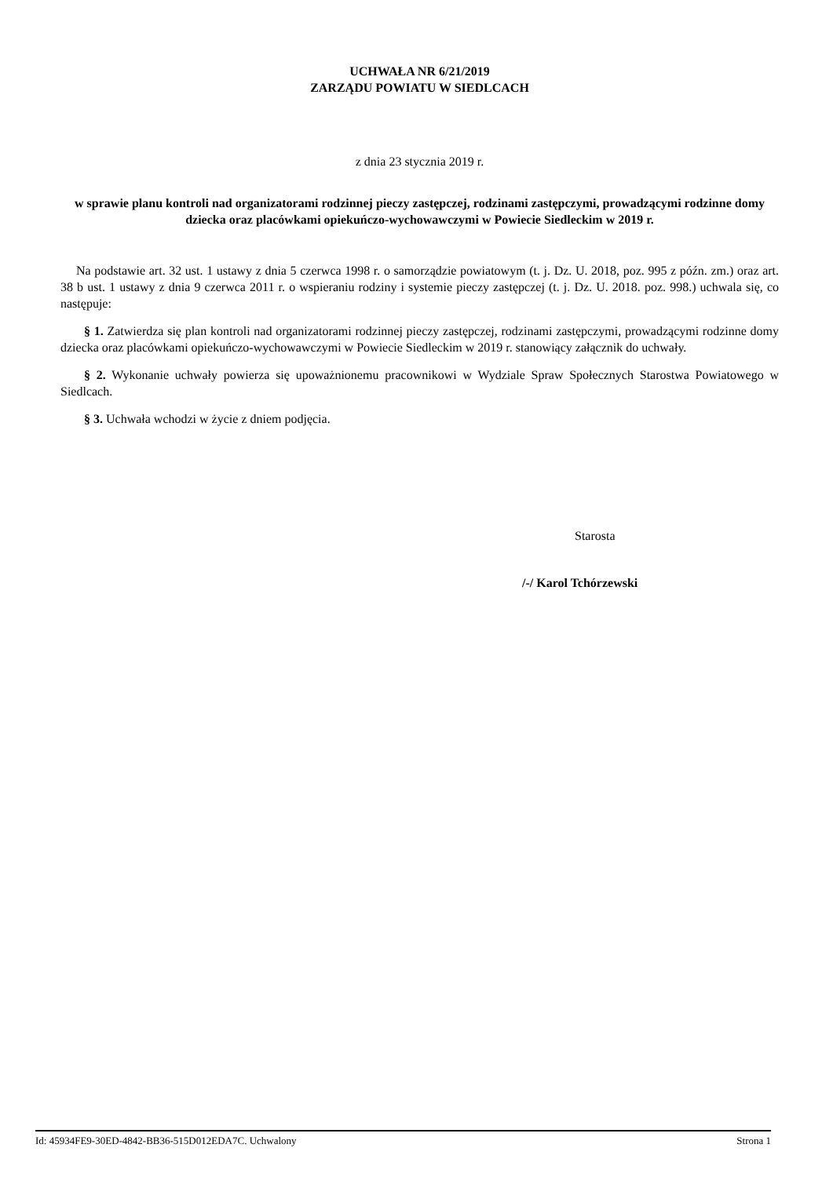UCHWAŁA NR 6/21/2019
ZARZĄDU POWIATU W SIEDLCACH
z dnia 23 stycznia 2019 r.
w sprawie planu kontroli nad organizatorami rodzinnej pieczy zastępczej, rodzinami zastępczymi, prowadzącymi rodzinne domy dziecka oraz placówkami opiekuńczo-wychowawczymi w Powiecie Siedleckim w 2019 r.
Na podstawie art. 32 ust. 1 ustawy z dnia 5 czerwca 1998 r. o samorządzie powiatowym (t. j. Dz. U. 2018, poz. 995 z późn. zm.) oraz art. 38 b ust. 1 ustawy z dnia 9 czerwca 2011 r. o wspieraniu rodziny i systemie pieczy zastępczej (t. j. Dz. U. 2018. poz. 998.) uchwala się, co następuje:
§ 1. Zatwierdza się plan kontroli nad organizatorami rodzinnej pieczy zastępczej, rodzinami zastępczymi, prowadzącymi rodzinne domy dziecka oraz placówkami opiekuńczo-wychowawczymi w Powiecie Siedleckim w 2019 r. stanowiący załącznik do uchwały.
§ 2. Wykonanie uchwały powierza się upoważnionemu pracownikowi w Wydziale Spraw Społecznych Starostwa Powiatowego w Siedlcach.
§ 3. Uchwała wchodzi w życie z dniem podjęcia.
Starosta
/-/ Karol Tchórzewski
Id: 45934FE9-30ED-4842-BB36-515D012EDA7C. Uchwalony Strona 1